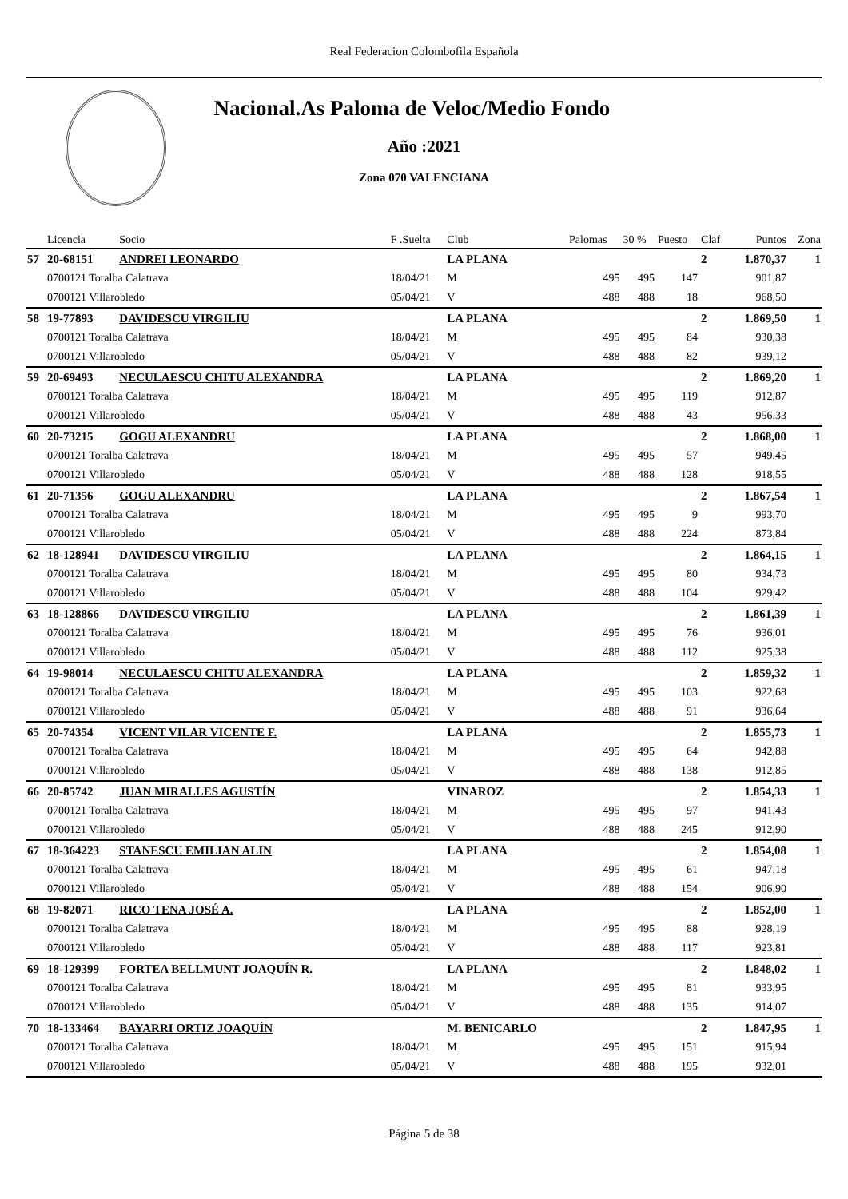Real Federacion Colombofila Española
Nacional.As Paloma de Veloc/Medio Fondo
Año :2021
Zona 070 VALENCIANA
| | Licencia | Socio | F .Suelta | Club | Palomas | 30 % | Puesto | Claf | Puntos | Zona |
| --- | --- | --- | --- | --- | --- | --- | --- | --- | --- | --- |
| 57 | 20-68151 | ANDREI LEONARDO | | LA PLANA | | | | 2 | 1.870,37 | 1 |
| | 0700121 Toralba Calatrava | | 18/04/21 | M | 495 | 495 | 147 | | 901,87 | |
| | 0700121 Villarobledo | | 05/04/21 | V | 488 | 488 | 18 | | 968,50 | |
| 58 | 19-77893 | DAVIDESCU VIRGILIU | | LA PLANA | | | | 2 | 1.869,50 | 1 |
| | 0700121 Toralba Calatrava | | 18/04/21 | M | 495 | 495 | 84 | | 930,38 | |
| | 0700121 Villarobledo | | 05/04/21 | V | 488 | 488 | 82 | | 939,12 | |
| 59 | 20-69493 | NECULAESCU CHITU ALEXANDRA | | LA PLANA | | | | 2 | 1.869,20 | 1 |
| | 0700121 Toralba Calatrava | | 18/04/21 | M | 495 | 495 | 119 | | 912,87 | |
| | 0700121 Villarobledo | | 05/04/21 | V | 488 | 488 | 43 | | 956,33 | |
| 60 | 20-73215 | GOGU ALEXANDRU | | LA PLANA | | | | 2 | 1.868,00 | 1 |
| | 0700121 Toralba Calatrava | | 18/04/21 | M | 495 | 495 | 57 | | 949,45 | |
| | 0700121 Villarobledo | | 05/04/21 | V | 488 | 488 | 128 | | 918,55 | |
| 61 | 20-71356 | GOGU ALEXANDRU | | LA PLANA | | | | 2 | 1.867,54 | 1 |
| | 0700121 Toralba Calatrava | | 18/04/21 | M | 495 | 495 | 9 | | 993,70 | |
| | 0700121 Villarobledo | | 05/04/21 | V | 488 | 488 | 224 | | 873,84 | |
| 62 | 18-128941 | DAVIDESCU VIRGILIU | | LA PLANA | | | | 2 | 1.864,15 | 1 |
| | 0700121 Toralba Calatrava | | 18/04/21 | M | 495 | 495 | 80 | | 934,73 | |
| | 0700121 Villarobledo | | 05/04/21 | V | 488 | 488 | 104 | | 929,42 | |
| 63 | 18-128866 | DAVIDESCU VIRGILIU | | LA PLANA | | | | 2 | 1.861,39 | 1 |
| | 0700121 Toralba Calatrava | | 18/04/21 | M | 495 | 495 | 76 | | 936,01 | |
| | 0700121 Villarobledo | | 05/04/21 | V | 488 | 488 | 112 | | 925,38 | |
| 64 | 19-98014 | NECULAESCU CHITU ALEXANDRA | | LA PLANA | | | | 2 | 1.859,32 | 1 |
| | 0700121 Toralba Calatrava | | 18/04/21 | M | 495 | 495 | 103 | | 922,68 | |
| | 0700121 Villarobledo | | 05/04/21 | V | 488 | 488 | 91 | | 936,64 | |
| 65 | 20-74354 | VICENT VILAR VICENTE F. | | LA PLANA | | | | 2 | 1.855,73 | 1 |
| | 0700121 Toralba Calatrava | | 18/04/21 | M | 495 | 495 | 64 | | 942,88 | |
| | 0700121 Villarobledo | | 05/04/21 | V | 488 | 488 | 138 | | 912,85 | |
| 66 | 20-85742 | JUAN MIRALLES AGUSTÍN | | VINAROZ | | | | 2 | 1.854,33 | 1 |
| | 0700121 Toralba Calatrava | | 18/04/21 | M | 495 | 495 | 97 | | 941,43 | |
| | 0700121 Villarobledo | | 05/04/21 | V | 488 | 488 | 245 | | 912,90 | |
| 67 | 18-364223 | STANESCU EMILIAN ALIN | | LA PLANA | | | | 2 | 1.854,08 | 1 |
| | 0700121 Toralba Calatrava | | 18/04/21 | M | 495 | 495 | 61 | | 947,18 | |
| | 0700121 Villarobledo | | 05/04/21 | V | 488 | 488 | 154 | | 906,90 | |
| 68 | 19-82071 | RICO TENA JOSÉ A. | | LA PLANA | | | | 2 | 1.852,00 | 1 |
| | 0700121 Toralba Calatrava | | 18/04/21 | M | 495 | 495 | 88 | | 928,19 | |
| | 0700121 Villarobledo | | 05/04/21 | V | 488 | 488 | 117 | | 923,81 | |
| 69 | 18-129399 | FORTEA BELLMUNT JOAQUÍN R. | | LA PLANA | | | | 2 | 1.848,02 | 1 |
| | 0700121 Toralba Calatrava | | 18/04/21 | M | 495 | 495 | 81 | | 933,95 | |
| | 0700121 Villarobledo | | 05/04/21 | V | 488 | 488 | 135 | | 914,07 | |
| 70 | 18-133464 | BAYARRI ORTIZ JOAQUÍN | | M. BENICARLO | | | | 2 | 1.847,95 | 1 |
| | 0700121 Toralba Calatrava | | 18/04/21 | M | 495 | 495 | 151 | | 915,94 | |
| | 0700121 Villarobledo | | 05/04/21 | V | 488 | 488 | 195 | | 932,01 | |
Página 5 de 38